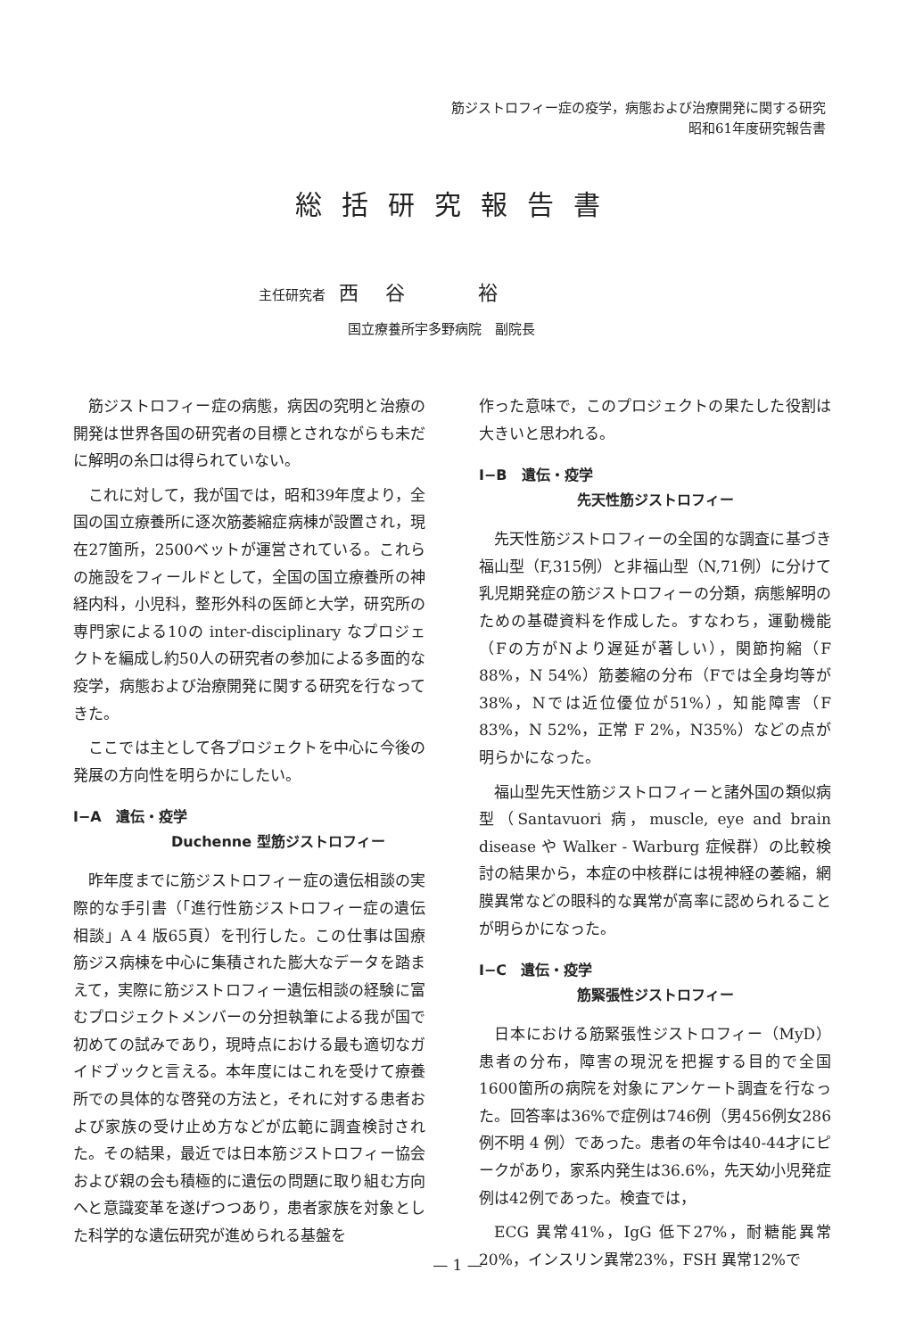筋ジストロフィー症の疫学，病態および治療開発に関する研究
昭和61年度研究報告書
総括研究報告書
主任研究者　西谷　裕
国立療養所宇多野病院　副院長
筋ジストロフィー症の病態，病因の究明と治療の開発は世界各国の研究者の目標とされながらも未だに解明の糸口は得られていない。
これに対して，我が国では，昭和39年度より，全国の国立療養所に逐次筋萎縮症病棟が設置され，現在27箇所，2500ベットが運営されている。これらの施設をフィールドとして，全国の国立療養所の神経内科，小児科，整形外科の医師と大学，研究所の専門家による10の inter-disciplinary なプロジェクトを編成し約50人の研究者の参加による多面的な疫学，病態および治療開発に関する研究を行なってきた。
ここでは主として各プロジェクトを中心に今後の発展の方向性を明らかにしたい。
I−A　遺伝・疫学
Duchenne 型筋ジストロフィー
昨年度までに筋ジストロフィー症の遺伝相談の実際的な手引書（「進行性筋ジストロフィー症の遺伝相談」A 4 版65頁）を刊行した。この仕事は国療筋ジス病棟を中心に集積された膨大なデータを踏まえて，実際に筋ジストロフィー遺伝相談の経験に富むプロジェクトメンバーの分担執筆による我が国で初めての試みであり，現時点における最も適切なガイドブックと言える。本年度にはこれを受けて療養所での具体的な啓発の方法と，それに対する患者および家族の受け止め方などが広範に調査検討された。その結果，最近では日本筋ジストロフィー協会および親の会も積極的に遺伝の問題に取り組む方向へと意識変革を遂げつつあり，患者家族を対象とした科学的な遺伝研究が進められる基盤を
作った意味で，このプロジェクトの果たした役割は大きいと思われる。
I−B　遺伝・疫学
先天性筋ジストロフィー
先天性筋ジストロフィーの全国的な調査に基づき福山型（F,315例）と非福山型（N,71例）に分けて乳児期発症の筋ジストロフィーの分類，病態解明のための基礎資料を作成した。すなわち，運動機能（Fの方がNより遅延が著しい），関節拘縮（F 88%，N 54%）筋萎縮の分布（Fでは全身均等が38%，Nでは近位優位が51%），知能障害（F 83%，N 52%，正常 F 2%，N35%）などの点が明らかになった。
福山型先天性筋ジストロフィーと諸外国の類似病型（Santavuori 病，muscle, eye and brain disease や Walker - Warburg 症候群）の比較検討の結果から，本症の中核群には視神経の萎縮，網膜異常などの眼科的な異常が高率に認められることが明らかになった。
I−C　遺伝・疫学
筋緊張性ジストロフィー
日本における筋緊張性ジストロフィー（MyD）患者の分布，障害の現況を把握する目的で全国1600箇所の病院を対象にアンケート調査を行なった。回答率は36%で症例は746例（男456例女286 例不明 4 例）であった。患者の年令は40-44才にピークがあり，家系内発生は36.6%，先天幼小児発症例は42例であった。検査では，
ECG 異常41%，IgG 低下27%，耐糖能異常20%，インスリン異常23%，FSH 異常12%で
— 1 —